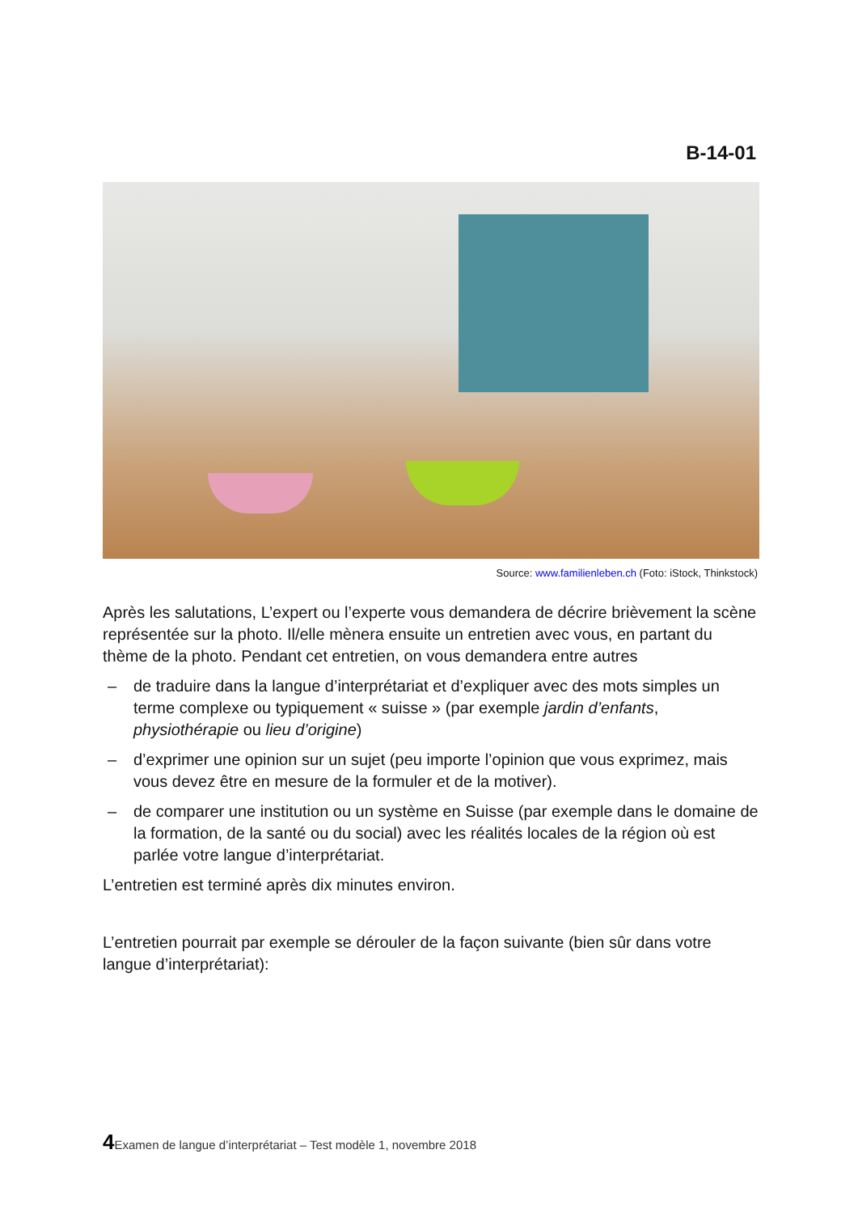B-14-01
Source: www.familienleben.ch (Foto: iStock, Thinkstock)
Après les salutations, L’expert ou l’experte vous demandera de décrire brièvement la scène représentée sur la photo. Il/elle mènera ensuite un entretien avec vous, en partant du thème de la photo. Pendant cet entretien, on vous demandera entre autres
– de traduire dans la langue d’interprétariat et d’expliquer avec des mots simples un terme complexe ou typiquement « suisse » (par exemple jardin d’enfants, physiothérapie ou lieu d’origine)
– d’exprimer une opinion sur un sujet (peu importe l’opinion que vous exprimez, mais vous devez être en mesure de la formuler et de la motiver).
– de comparer une institution ou un système en Suisse (par exemple dans le domaine de la formation, de la santé ou du social) avec les réalités locales de la région où est parlée votre langue d’interprétariat.
L’entretien est terminé après dix minutes environ.
L’entretien pourrait par exemple se dérouler de la façon suivante (bien sûr dans votre langue d’interprétariat):
4 Examen de langue d’interprétariat – Test modèle 1, novembre 2018